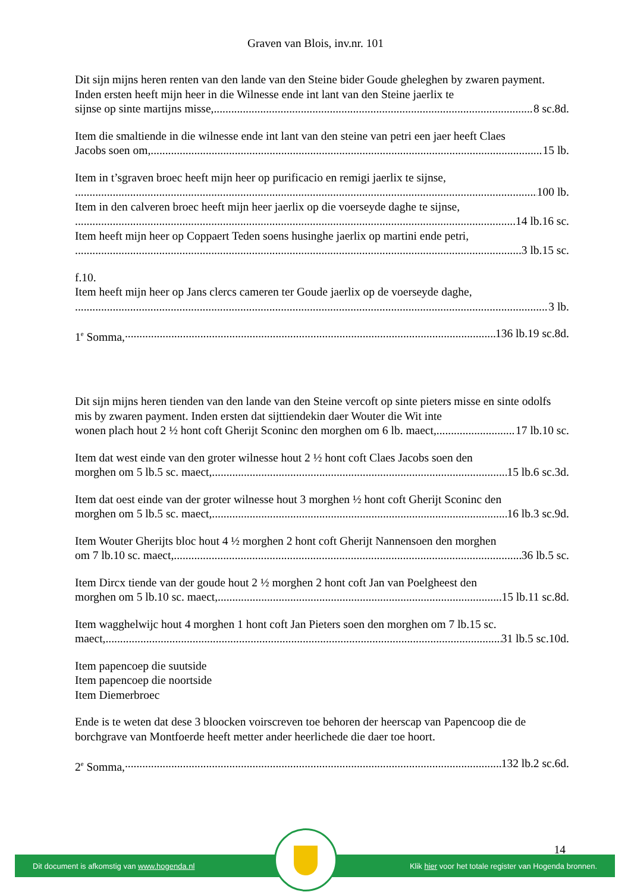Graven van Blois, inv.nr. 101
Dit sijn mijns heren renten van den lande van den Steine bider Goude gheleghen by zwaren payment. Inden ersten heeft mijn heer in die Wilnesse ende int lant van den Steine jaerlix te
sijnse op sinte martijns misse, 8 sc.8d.
Item die smaltiende in die wilnesse ende int lant van den steine van petri een jaer heeft Claes
Jacobs soen om, 15 lb.
Item in t’sgraven broec heeft mijn heer op purificacio en remigi jaerlix te sijnse,
100 lb.
Item in den calveren broec heeft mijn heer jaerlix op die voerseyde daghe te sijnse,
14 lb.16 sc.
Item heeft mijn heer op Coppaert Teden soens husinghe jaerlix op martini ende petri,
3 lb.15 sc.
f.10.
Item heeft mijn heer op Jans clercs cameren ter Goude jaerlix op de voerseyde daghe,
3 lb.
1<sup>e</sup> Somma, 136 lb.19 sc.8d.
Dit sijn mijns heren tienden van den lande van den Steine vercoft op sinte pieters misse en sinte odolfs mis by zwaren payment. Inden ersten dat sijttiendekin daer Wouter die Wit inte
wonen plach hout 2 ½ hont coft Gherijt Sconinc den morghen om 6 lb. maect, 17 lb.10 sc.
Item dat west einde van den groter wilnesse hout 2 ½ hont coft Claes Jacobs soen den
morghen om 5 lb.5 sc. maect, 15 lb.6 sc.3d.
Item dat oest einde van der groter wilnesse hout 3 morghen ½ hont coft Gherijt Sconinc den
morghen om 5 lb.5 sc. maect, 16 lb.3 sc.9d.
Item Wouter Gherijts bloc hout 4 ½ morghen 2 hont coft Gherijt Nannensoen den morghen
om 7 lb.10 sc. maect, 36 lb.5 sc.
Item Dircx tiende van der goude hout 2 ½ morghen 2 hont coft Jan van Poelgheest den
morghen om 5 lb.10 sc. maect, 15 lb.11 sc.8d.
Item wagghelwijc hout 4 morghen 1 hont coft Jan Pieters soen den morghen om 7 lb.15 sc.
maect, 31 lb.5 sc.10d.
Item papencoep die suutside
Item papencoep die noortside
Item Diemerbroec
Ende is te weten dat dese 3 bloocken voirscreven toe behoren der heerscap van Papencoop die de borchgrave van Montfoerde heeft metter ander heerlichede die daer toe hoort.
2<sup>e</sup> Somma, 132 lb.2 sc.6d.
14
Dit document is afkomstig van www.hogenda.nl Klik hier voor het totale register van Hogenda bronnen.